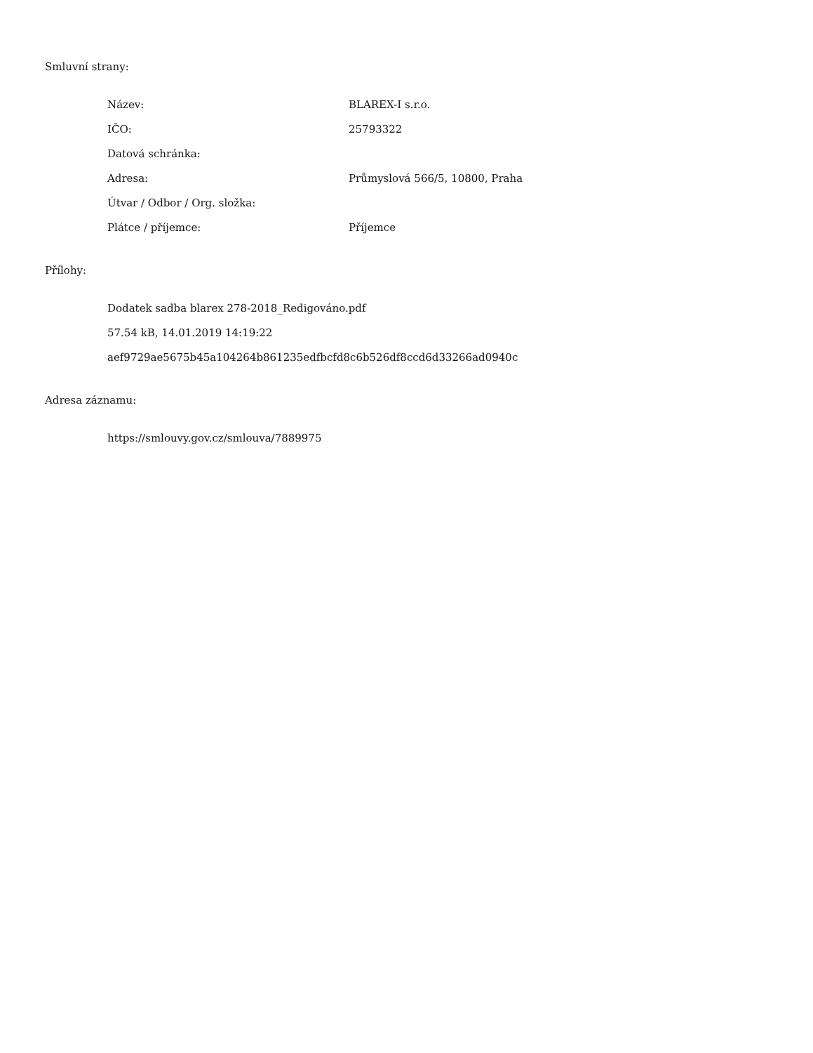Smluvní strany:
| Název: | BLAREX-I s.r.o. |
| IČO: | 25793322 |
| Datová schránka: | |
| Adresa: | Průmyslová 566/5, 10800, Praha |
| Útvar / Odbor / Org. složka: | |
| Plátce / příjemce: | Příjemce |
Přílohy:
Dodatek sadba blarex 278-2018_Redigováno.pdf
57.54 kB, 14.01.2019 14:19:22
aef9729ae5675b45a104264b861235edfbcfd8c6b526df8ccd6d33266ad0940c
Adresa záznamu:
https://smlouvy.gov.cz/smlouva/7889975